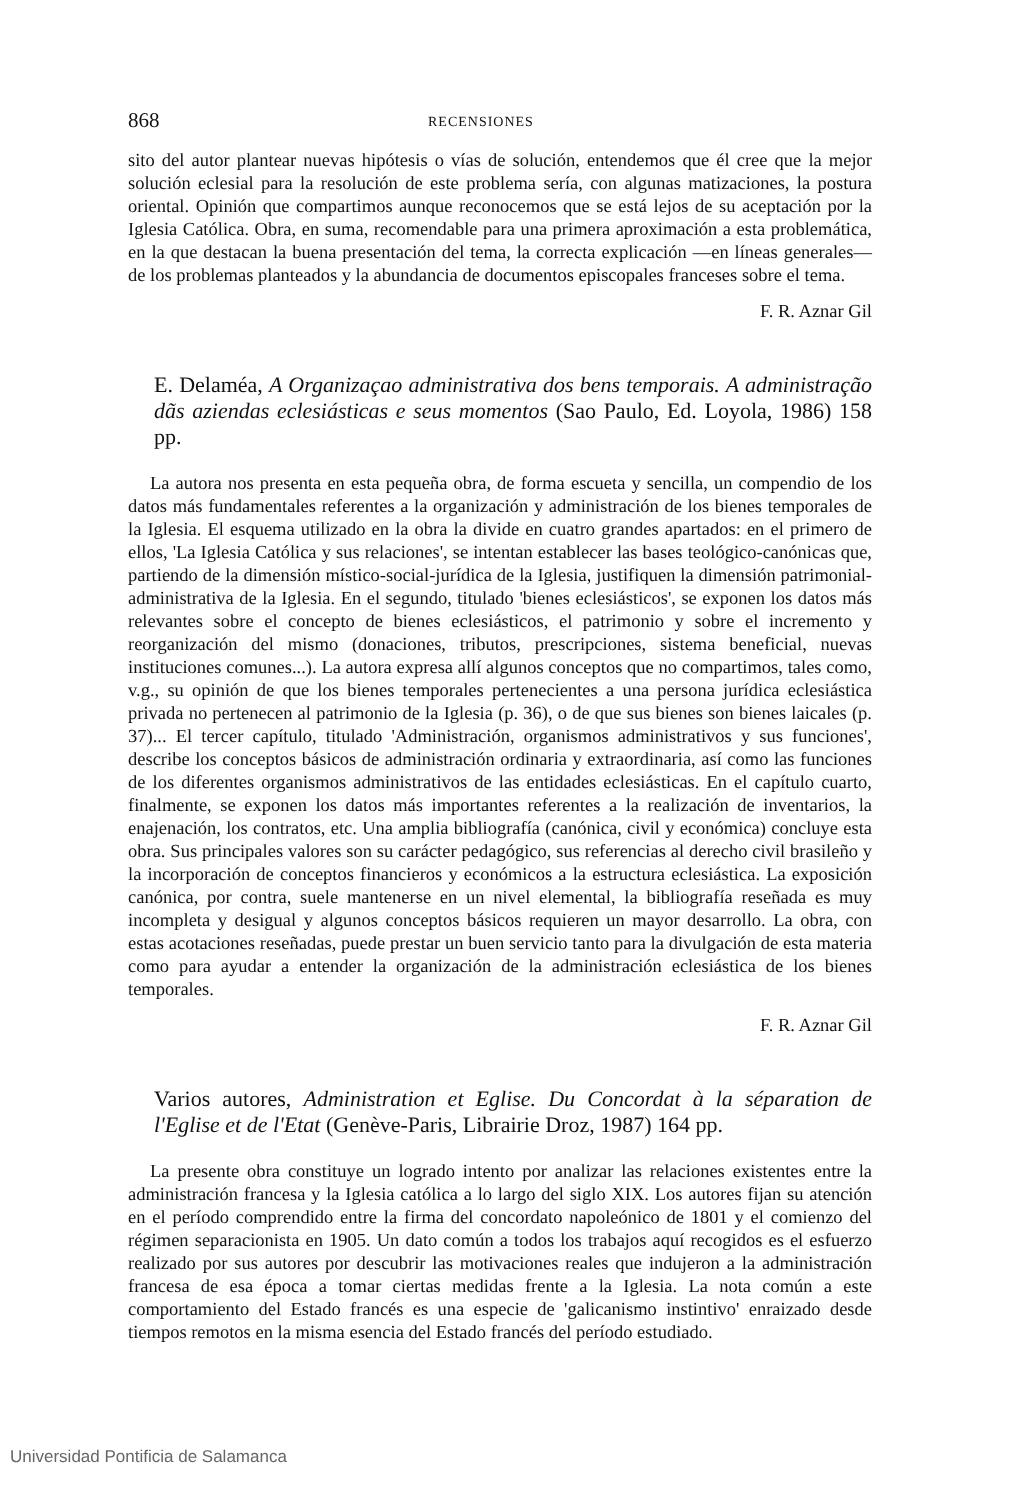868 RECENSIONES
sito del autor plantear nuevas hipótesis o vías de solución, entendemos que él cree que la mejor solución eclesial para la resolución de este problema sería, con algunas matizaciones, la postura oriental. Opinión que compartimos aunque reconocemos que se está lejos de su aceptación por la Iglesia Católica. Obra, en suma, recomendable para una primera aproximación a esta problemática, en la que destacan la buena presentación del tema, la correcta explicación —en líneas generales— de los problemas planteados y la abundancia de documentos episcopales franceses sobre el tema.
F. R. Aznar Gil
E. Delaméa, A Organizaçao administrativa dos bens temporais. A administração dãs aziendas eclesiásticas e seus momentos (Sao Paulo, Ed. Loyola, 1986) 158 pp.
La autora nos presenta en esta pequeña obra, de forma escueta y sencilla, un compendio de los datos más fundamentales referentes a la organización y administración de los bienes temporales de la Iglesia. El esquema utilizado en la obra la divide en cuatro grandes apartados: en el primero de ellos, 'La Iglesia Católica y sus relaciones', se intentan establecer las bases teológico-canónicas que, partiendo de la dimensión místico-social-jurídica de la Iglesia, justifiquen la dimensión patrimonial-administrativa de la Iglesia. En el segundo, titulado 'bienes eclesiásticos', se exponen los datos más relevantes sobre el concepto de bienes eclesiásticos, el patrimonio y sobre el incremento y reorganización del mismo (donaciones, tributos, prescripciones, sistema beneficial, nuevas instituciones comunes...). La autora expresa allí algunos conceptos que no compartimos, tales como, v.g., su opinión de que los bienes temporales pertenecientes a una persona jurídica eclesiástica privada no pertenecen al patrimonio de la Iglesia (p. 36), o de que sus bienes son bienes laicales (p. 37)... El tercer capítulo, titulado 'Administración, organismos administrativos y sus funciones', describe los conceptos básicos de administración ordinaria y extraordinaria, así como las funciones de los diferentes organismos administrativos de las entidades eclesiásticas. En el capítulo cuarto, finalmente, se exponen los datos más importantes referentes a la realización de inventarios, la enajenación, los contratos, etc. Una amplia bibliografía (canónica, civil y económica) concluye esta obra. Sus principales valores son su carácter pedagógico, sus referencias al derecho civil brasileño y la incorporación de conceptos financieros y económicos a la estructura eclesiástica. La exposición canónica, por contra, suele mantenerse en un nivel elemental, la bibliografía reseñada es muy incompleta y desigual y algunos conceptos básicos requieren un mayor desarrollo. La obra, con estas acotaciones reseñadas, puede prestar un buen servicio tanto para la divulgación de esta materia como para ayudar a entender la organización de la administración eclesiástica de los bienes temporales.
F. R. Aznar Gil
Varios autores, Administration et Eglise. Du Concordat à la séparation de l'Eglise et de l'Etat (Genève-Paris, Librairie Droz, 1987) 164 pp.
La presente obra constituye un logrado intento por analizar las relaciones existentes entre la administración francesa y la Iglesia católica a lo largo del siglo XIX. Los autores fijan su atención en el período comprendido entre la firma del concordato napoleónico de 1801 y el comienzo del régimen separacionista en 1905. Un dato común a todos los trabajos aquí recogidos es el esfuerzo realizado por sus autores por descubrir las motivaciones reales que indujeron a la administración francesa de esa época a tomar ciertas medidas frente a la Iglesia. La nota común a este comportamiento del Estado francés es una especie de 'galicanismo instintivo' enraizado desde tiempos remotos en la misma esencia del Estado francés del período estudiado.
Universidad Pontificia de Salamanca